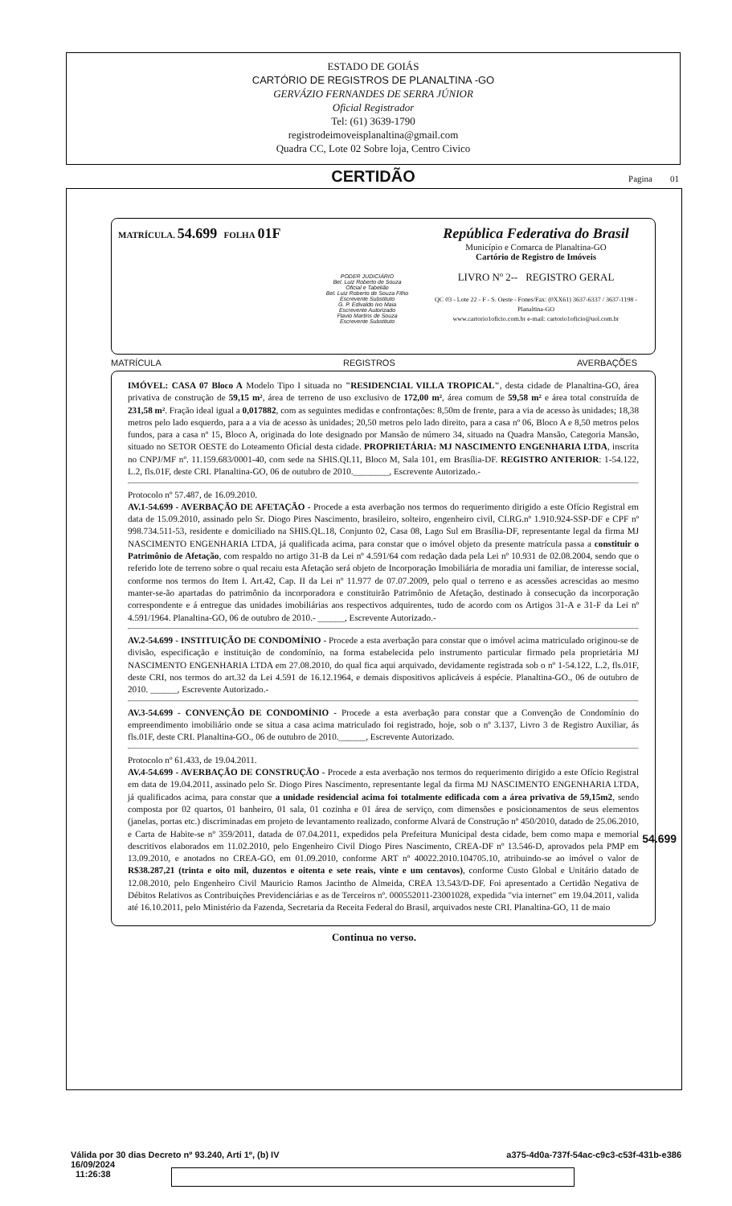ESTADO DE GOIÁS
CARTÓRIO DE REGISTROS DE PLANALTINA -GO
GERVÁZIO FERNANDES DE SERRA JÚNIOR
Oficial Registrador
Tel: (61) 3639-1790
registrodeimoveisplanaltina@gmail.com
Quadra CC, Lote 02 Sobre loja, Centro Civico
CERTIDÃO Pagina 01
MATRÍCULA. 54.699 FOLHA 01F
PODER JUDICIÁRIO
Bel. Luiz Roberto de Souza
Oficial e Tabelião
Bel. Luiz Roberto de Souza Filho
Escrevente Substituto
G. P. Edivaldo Ivo Maia
Escrevente Autorizado
Flavio Martins de Souza
Escrevente Substituto
República Federativa do Brasil
Município e Comarca de Planaltina-GO
Cartório de Registro de Imóveis
LIVRO Nº 2-- REGISTRO GERAL
QC 03 - Lote 22 - F - S. Oeste - Fones/Fax: (0XX61) 3637-6337 / 3637-1198 - Planaltina-GO
www.cartorio1oficio.com.br e-mail: cartorio1oficio@uol.com.br
MATRÍCULA REGISTROS AVERBAÇÕES
IMÓVEL: CASA 07 Bloco A Modelo Tipo I situada no "RESIDENCIAL VILLA TROPICAL", desta cidade de Planaltina-GO, área privativa de construção de 59,15 m², área de terreno de uso exclusivo de 172,00 m², área comum de 59,58 m² e área total construída de 231,58 m². Fração ideal igual a 0,017882, com as seguintes medidas e confrontações: 8,50m de frente, para a via de acesso às unidades; 18,38 metros pelo lado esquerdo, para a a via de acesso às unidades; 20,50 metros pelo lado direito, para a casa nº 06, Bloco A e 8,50 metros pelos fundos, para a casa nº 15, Bloco A, originada do lote designado por Mansão de número 34, situado na Quadra Mansão, Categoria Mansão, situado no SETOR OESTE do Loteamento Oficial desta cidade. PROPRIETÁRIA: MJ NASCIMENTO ENGENHARIA LTDA, inscrita no CNPJ/MF nº. 11.159.683/0001-40, com sede na SHIS.QI.11, Bloco M, Sala 101, em Brasília-DF. REGISTRO ANTERIOR: 1-54.122, L.2, fls.01F, deste CRI. Planaltina-GO, 06 de outubro de 2010.________, Escrevente Autorizado.-
Protocolo nº 57.487, de 16.09.2010.
AV.1-54.699 - AVERBAÇÃO DE AFETAÇÃO - Procede a esta averbação nos termos do requerimento dirigido a este Ofício Registral em data de 15.09.2010, assinado pelo Sr. Diogo Pires Nascimento, brasileiro, solteiro, engenheiro civil, CI.RG.nº 1.910.924-SSP-DF e CPF nº 998.734.511-53, residente e domiciliado na SHIS.QL.18, Conjunto 02, Casa 08, Lago Sul em Brasília-DF, representante legal da firma MJ NASCIMENTO ENGENHARIA LTDA, já qualificada acima, para constar que o imóvel objeto da presente matrícula passa a constituir o Patrimônio de Afetação, com respaldo no artigo 31-B da Lei nº 4.591/64 com redação dada pela Lei nº 10.931 de 02.08.2004, sendo que o referido lote de terreno sobre o qual recaiu esta Afetação será objeto de Incorporação Imobiliária de moradia uni familiar, de interesse social, conforme nos termos do Item I. Art.42, Cap. II da Lei nº 11.977 de 07.07.2009, pelo qual o terreno e as acessões acrescidas ao mesmo manter-se-ão apartadas do patrimônio da incorporadora e constituirão Patrimônio de Afetação, destinado à consecução da incorporação correspondente e á entregue das unidades imobiliárias aos respectivos adquirentes, tudo de acordo com os Artigos 31-A e 31-F da Lei nº 4.591/1964. Planaltina-GO, 06 de outubro de 2010.- ______, Escrevente Autorizado.-
AV.2-54.699 - INSTITUIÇÃO DE CONDOMÍNIO - Procede a esta averbação para constar que o imóvel acima matriculado originou-se de divisão, especificação e instituição de condomínio, na forma estabelecida pelo instrumento particular firmado pela proprietária MJ NASCIMENTO ENGENHARIA LTDA em 27.08.2010, do qual fica aqui arquivado, devidamente registrada sob o nº 1-54.122, L.2, fls.01F, deste CRI, nos termos do art.32 da Lei 4.591 de 16.12.1964, e demais dispositivos aplicáveis á espécie. Planaltina-GO., 06 de outubro de 2010. ______, Escrevente Autorizado.-
AV.3-54.699 - CONVENÇÃO DE CONDOMÍNIO - Procede a esta averbação para constar que a Convenção de Condomínio do empreendimento imobiliário onde se situa a casa acima matriculado foi registrado, hoje, sob o nº 3.137, Livro 3 de Registro Auxiliar, ás fls.01F, deste CRI. Planaltina-GO., 06 de outubro de 2010.______, Escrevente Autorizado.
Protocolo nº 61.433, de 19.04.2011.
AV.4-54.699 - AVERBAÇÃO DE CONSTRUÇÃO - Procede a esta averbação nos termos do requerimento dirigido a este Ofício Registral em data de 19.04.2011, assinado pelo Sr. Diogo Pires Nascimento, representante legal da firma MJ NASCIMENTO ENGENHARIA LTDA, já qualificados acima, para constar que a unidade residencial acima foi totalmente edificada com a área privativa de 59,15m2, sendo composta por 02 quartos, 01 banheiro, 01 sala, 01 cozinha e 01 área de serviço, com dimensões e posicionamentos de seus elementos (janelas, portas etc.) discriminadas em projeto de levantamento realizado, conforme Alvará de Construção nº 450/2010, datado de 25.06.2010, e Carta de Habite-se nº 359/2011, datada de 07.04.2011, expedidos pela Prefeitura Municipal desta cidade, bem como mapa e memorial descritivos elaborados em 11.02.2010, pelo Engenheiro Civil Diogo Pires Nascimento, CREA-DF nº 13.546-D, aprovados pela PMP em 13.09.2010, e anotados no CREA-GO, em 01.09.2010, conforme ART nº 40022.2010.104705.10, atribuindo-se ao imóvel o valor de R$38.287,21 (trinta e oito mil, duzentos e oitenta e sete reais, vinte e um centavos), conforme Custo Global e Unitário datado de 12.08.2010, pelo Engenheiro Civil Mauricio Ramos Jacintho de Almeida, CREA 13.543/D-DF. Foi apresentado a Certidão Negativa de Débitos Relativos as Contribuições Previdenciárias e as de Terceiros nº. 000552011-23001028, expedida "via internet" em 19.04.2011, valida até 16.10.2011, pelo Ministério da Fazenda, Secretaria da Receita Federal do Brasil, arquivados neste CRI. Planaltina-GO, 11 de maio
Continua no verso.
54.699
Válida por 30 dias Decreto nº 93.240, Arti 1º, (b) IV a375-4d0a-737f-54ac-c9c3-c53f-431b-e386
16/09/2024
11:26:38